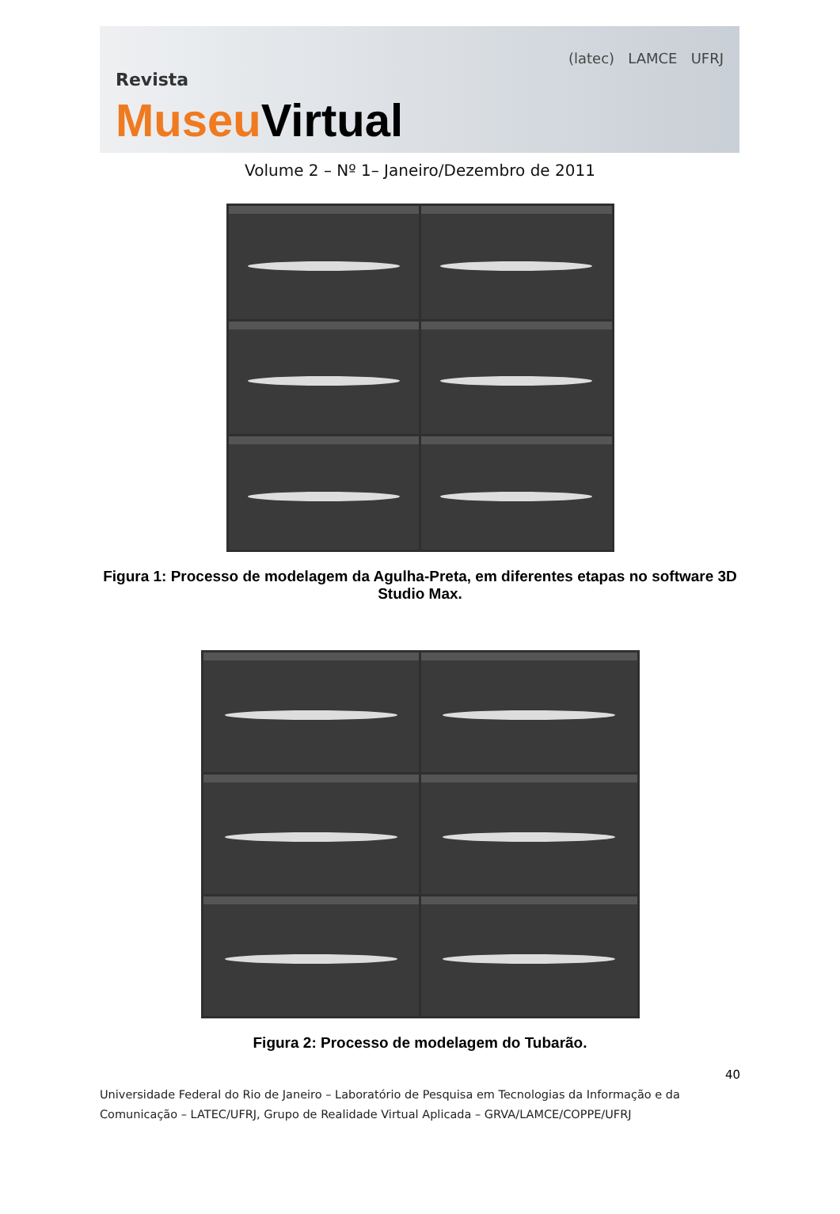Revista
Museu Virtual
(latec) LAMCE UFRJ
Volume 2 – Nº 1– Janeiro/Dezembro de 2011
Figura 1: Processo de modelagem da Agulha-Preta, em diferentes etapas no software 3D Studio Max.
Figura 2: Processo de modelagem do Tubarão.
40
Universidade Federal do Rio de Janeiro – Laboratório de Pesquisa em Tecnologias da Informação e da Comunicação – LATEC/UFRJ, Grupo de Realidade Virtual Aplicada – GRVA/LAMCE/COPPE/UFRJ